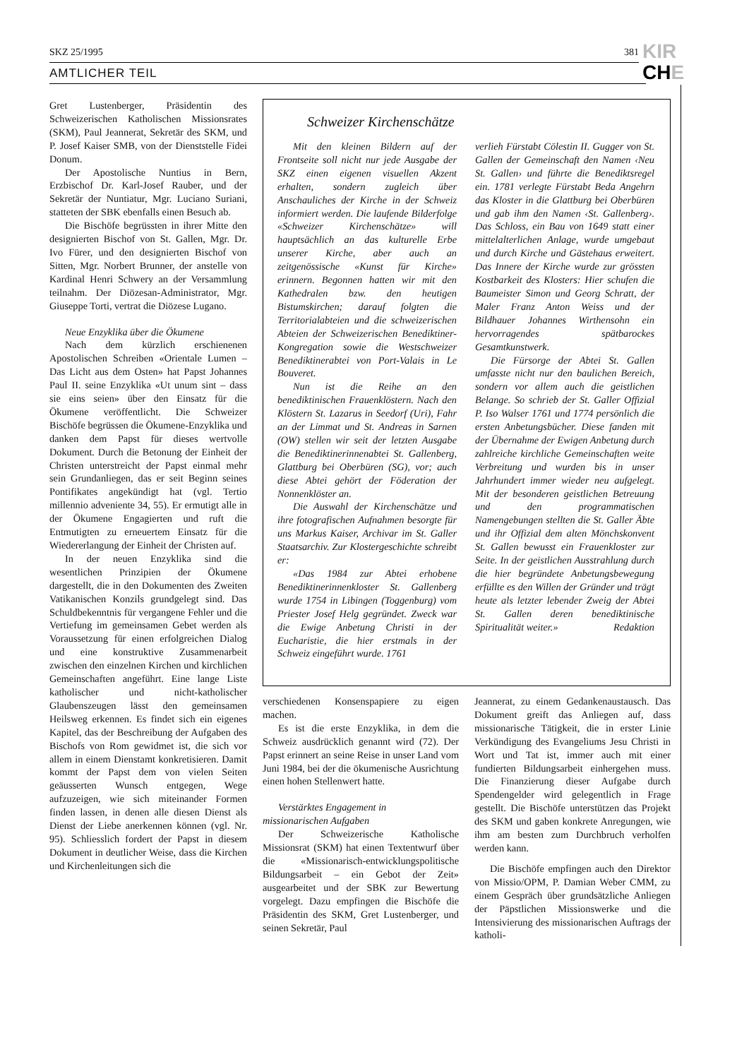SKZ 25/1995 381
KIR
CHE
AMTLICHER TEIL
Gret Lustenberger, Präsidentin des Schweizerischen Katholischen Missionsrates (SKM), Paul Jeannerat, Sekretär des SKM, und P. Josef Kaiser SMB, von der Dienststelle Fidei Donum.
Der Apostolische Nuntius in Bern, Erzbischof Dr. Karl-Josef Rauber, und der Sekretär der Nuntiatur, Mgr. Luciano Suriani, statteten der SBK ebenfalls einen Besuch ab.
Die Bischöfe begrüssten in ihrer Mitte den designierten Bischof von St. Gallen, Mgr. Dr. Ivo Fürer, und den designierten Bischof von Sitten, Mgr. Norbert Brunner, der anstelle von Kardinal Henri Schwery an der Versammlung teilnahm. Der Diözesan-Administrator, Mgr. Giuseppe Torti, vertrat die Diözese Lugano.
Neue Enzyklika über die Ökumene
Nach dem kürzlich erschienenen Apostolischen Schreiben «Orientale Lumen – Das Licht aus dem Osten» hat Papst Johannes Paul II. seine Enzyklika «Ut unum sint – dass sie eins seien» über den Einsatz für die Ökumene veröffentlicht. Die Schweizer Bischöfe begrüssen die Ökumene-Enzyklika und danken dem Papst für dieses wertvolle Dokument. Durch die Betonung der Einheit der Christen unterstreicht der Papst einmal mehr sein Grundanliegen, das er seit Beginn seines Pontifikates angekündigt hat (vgl. Tertio millennio adveniente 34, 55). Er ermutigt alle in der Ökumene Engagierten und ruft die Entmutigten zu erneuertem Einsatz für die Wiedererlangung der Einheit der Christen auf.
In der neuen Enzyklika sind die wesentlichen Prinzipien der Ökumene dargestellt, die in den Dokumenten des Zweiten Vatikanischen Konzils grundgelegt sind. Das Schuldbekenntnis für vergangene Fehler und die Vertiefung im gemeinsamen Gebet werden als Voraussetzung für einen erfolgreichen Dialog und eine konstruktive Zusammenarbeit zwischen den einzelnen Kirchen und kirchlichen Gemeinschaften angeführt. Eine lange Liste katholischer und nicht-katholischer Glaubenszeugen lässt den gemeinsamen Heilsweg erkennen. Es findet sich ein eigenes Kapitel, das der Beschreibung der Aufgaben des Bischofs von Rom gewidmet ist, die sich vor allem in einem Dienstamt konkretisieren. Damit kommt der Papst dem von vielen Seiten geäusserten Wunsch entgegen, Wege aufzuzeigen, wie sich miteinander Formen finden lassen, in denen alle diesen Dienst als Dienst der Liebe anerkennen können (vgl. Nr. 95). Schliesslich fordert der Papst in diesem Dokument in deutlicher Weise, dass die Kirchen und Kirchenleitungen sich die
Schweizer Kirchenschätze
Mit den kleinen Bildern auf der Frontseite soll nicht nur jede Ausgabe der SKZ einen eigenen visuellen Akzent erhalten, sondern zugleich über Anschauliches der Kirche in der Schweiz informiert werden. Die laufende Bilderfolge «Schweizer Kirchenschätze» will hauptsächlich an das kulturelle Erbe unserer Kirche, aber auch an zeitgenössische «Kunst für Kirche» erinnern. Begonnen hatten wir mit den Kathedralen bzw. den heutigen Bistumskirchen; darauf folgten die Territorialabteien und die schweizerischen Abteien der Schweizerischen Benediktiner-Kongregation sowie die Westschweizer Benediktinerabtei von Port-Valais in Le Bouveret.
Nun ist die Reihe an den benediktinischen Frauenklöstern. Nach den Klöstern St. Lazarus in Seedorf (Uri), Fahr an der Limmat und St. Andreas in Sarnen (OW) stellen wir seit der letzten Ausgabe die Benediktinerinnenabtei St. Gallenberg, Glattburg bei Oberbüren (SG), vor; auch diese Abtei gehört der Föderation der Nonnenklöster an.
Die Auswahl der Kirchenschätze und ihre fotografischen Aufnahmen besorgte für uns Markus Kaiser, Archivar im St. Galler Staatsarchiv. Zur Klostergeschichte schreibt er:
«Das 1984 zur Abtei erhobene Benediktinerinnenkloster St. Gallenberg wurde 1754 in Libingen (Toggenburg) vom Priester Josef Helg gegründet. Zweck war die Ewige Anbetung Christi in der Eucharistie, die hier erstmals in der Schweiz eingeführt wurde. 1761
verlieh Fürstabt Cölestin II. Gugger von St. Gallen der Gemeinschaft den Namen ‹Neu St. Gallen› und führte die Benediktsregel ein. 1781 verlegte Fürstabt Beda Angehrn das Kloster in die Glattburg bei Oberbüren und gab ihm den Namen ‹St. Gallenberg›. Das Schloss, ein Bau von 1649 statt einer mittelalterlichen Anlage, wurde umgebaut und durch Kirche und Gästehaus erweitert. Das Innere der Kirche wurde zur grössten Kostbarkeit des Klosters: Hier schufen die Baumeister Simon und Georg Schratt, der Maler Franz Anton Weiss und der Bildhauer Johannes Wirthensohn ein hervorragendes spätbarockes Gesamtkunstwerk.
Die Fürsorge der Abtei St. Gallen umfasste nicht nur den baulichen Bereich, sondern vor allem auch die geistlichen Belange. So schrieb der St. Galler Offizial P. Iso Walser 1761 und 1774 persönlich die ersten Anbetungsbücher. Diese fanden mit der Übernahme der Ewigen Anbetung durch zahlreiche kirchliche Gemeinschaften weite Verbreitung und wurden bis in unser Jahrhundert immer wieder neu aufgelegt. Mit der besonderen geistlichen Betreuung und den programmatischen Namengebungen stellten die St. Galler Äbte und ihr Offizial dem alten Mönchskonvent St. Gallen bewusst ein Frauenkloster zur Seite. In der geistlichen Ausstrahlung durch die hier begründete Anbetungsbewegung erfüllte es den Willen der Gründer und trägt heute als letzter lebender Zweig der Abtei St. Gallen deren benediktinische Spiritualität weiter.» Redaktion
verschiedenen Konsenspapiere zu eigen machen.
Es ist die erste Enzyklika, in dem die Schweiz ausdrücklich genannt wird (72). Der Papst erinnert an seine Reise in unser Land vom Juni 1984, bei der die ökumenische Ausrichtung einen hohen Stellenwert hatte.
Verstärktes Engagement in
missionarischen Aufgaben
Der Schweizerische Katholische Missionsrat (SKM) hat einen Textentwurf über die «Missionarisch-entwicklungspolitische Bildungsarbeit – ein Gebot der Zeit» ausgearbeitet und der SBK zur Bewertung vorgelegt. Dazu empfingen die Bischöfe die Präsidentin des SKM, Gret Lustenberger, und seinen Sekretär, Paul
Jeannerat, zu einem Gedankenaustausch. Das Dokument greift das Anliegen auf, dass missionarische Tätigkeit, die in erster Linie Verkündigung des Evangeliums Jesu Christi in Wort und Tat ist, immer auch mit einer fundierten Bildungsarbeit einhergehen muss. Die Finanzierung dieser Aufgabe durch Spendengelder wird gelegentlich in Frage gestellt. Die Bischöfe unterstützen das Projekt des SKM und gaben konkrete Anregungen, wie ihm am besten zum Durchbruch verholfen werden kann.
Die Bischöfe empfingen auch den Direktor von Missio/OPM, P. Damian Weber CMM, zu einem Gespräch über grundsätzliche Anliegen der Päpstlichen Missionswerke und die Intensivierung des missionarischen Auftrags der katholi-